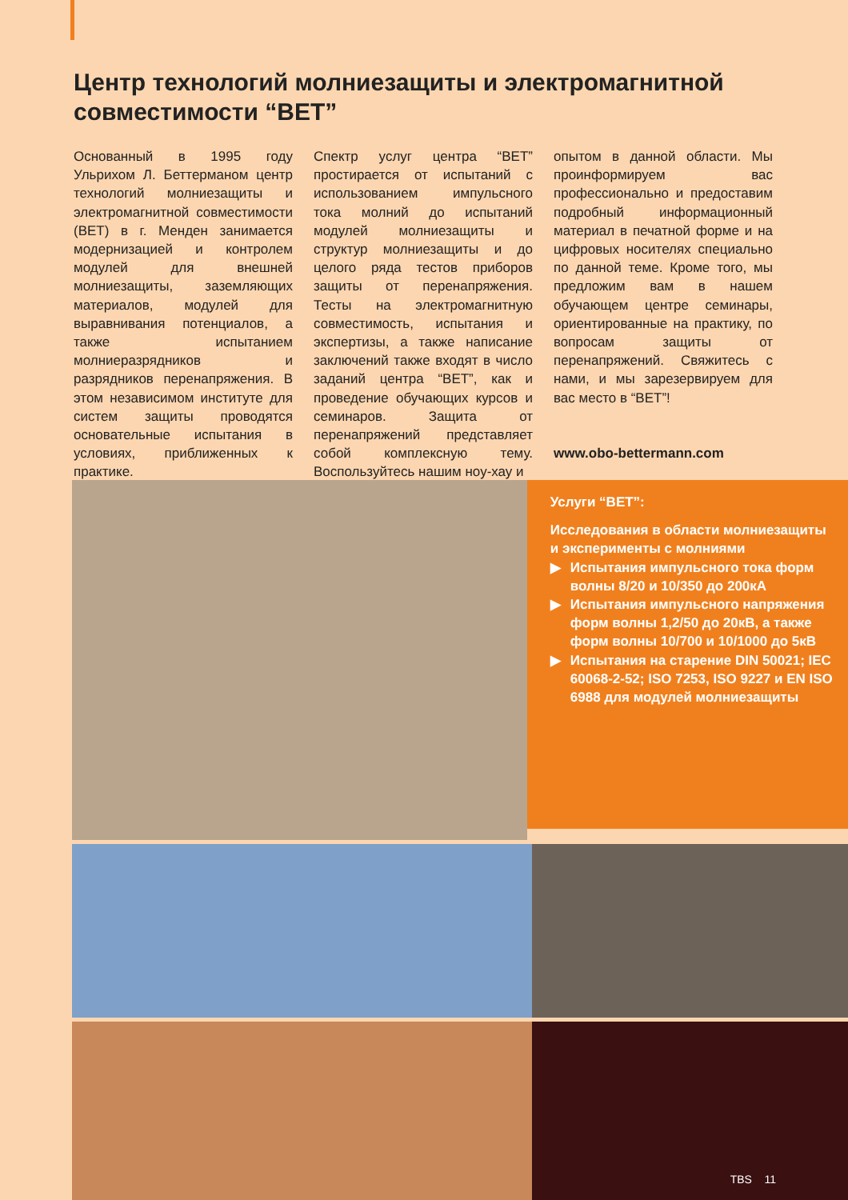Центр технологий молниезащиты и электромагнитной совместимости “BET”
Основанный в 1995 году Ульрихом Л. Беттерманом центр технологий молниезащиты и электромагнитной совместимости (BET) в г. Менден занимается модернизацией и контролем модулей для внешней молниезащиты, заземляющих материалов, модулей для выравнивания потенциалов, а также испытанием молниеразрядников и разрядников перенапряжения. В этом независимом институте для систем защиты проводятся основательные испытания в условиях, приближенных к практике.
Спектр услуг центра “BET” простирается от испытаний с использованием импульсного тока молний до испытаний модулей молниезащиты и структур молниезащиты и до целого ряда тестов приборов защиты от перенапряжения. Тесты на электромагнитную совместимость, испытания и экспертизы, а также написание заключений также входят в число заданий центра “BET”, как и проведение обучающих курсов и семинаров. Защита от перенапряжений представляет собой комплексную тему. Воспользуйтесь нашим ноу-хау и
опытом в данной области. Мы проинформируем вас профессионально и предоставим подробный информационный материал в печатной форме и на цифровых носителях специально по данной теме. Кроме того, мы предложим вам в нашем обучающем центре семинары, ориентированные на практику, по вопросам защиты от перенапряжений. Свяжитесь с нами, и мы зарезервируем для вас место в “BET”!
www.obo-bettermann.com
Услуги “BET”:
Исследования в области молниезащиты и эксперименты с молниями
▶ Испытания импульсного тока форм волны 8/20 и 10/350 до 200кА
▶ Испытания импульсного напряжения форм волны 1,2/50 до 20кВ, а также форм волны 10/700 и 10/1000 до 5кВ
▶ Испытания на старение DIN 50021; IEC 60068-2-52; ISO 7253, ISO 9227 и EN ISO 6988 для модулей молниезащиты
TBS 11